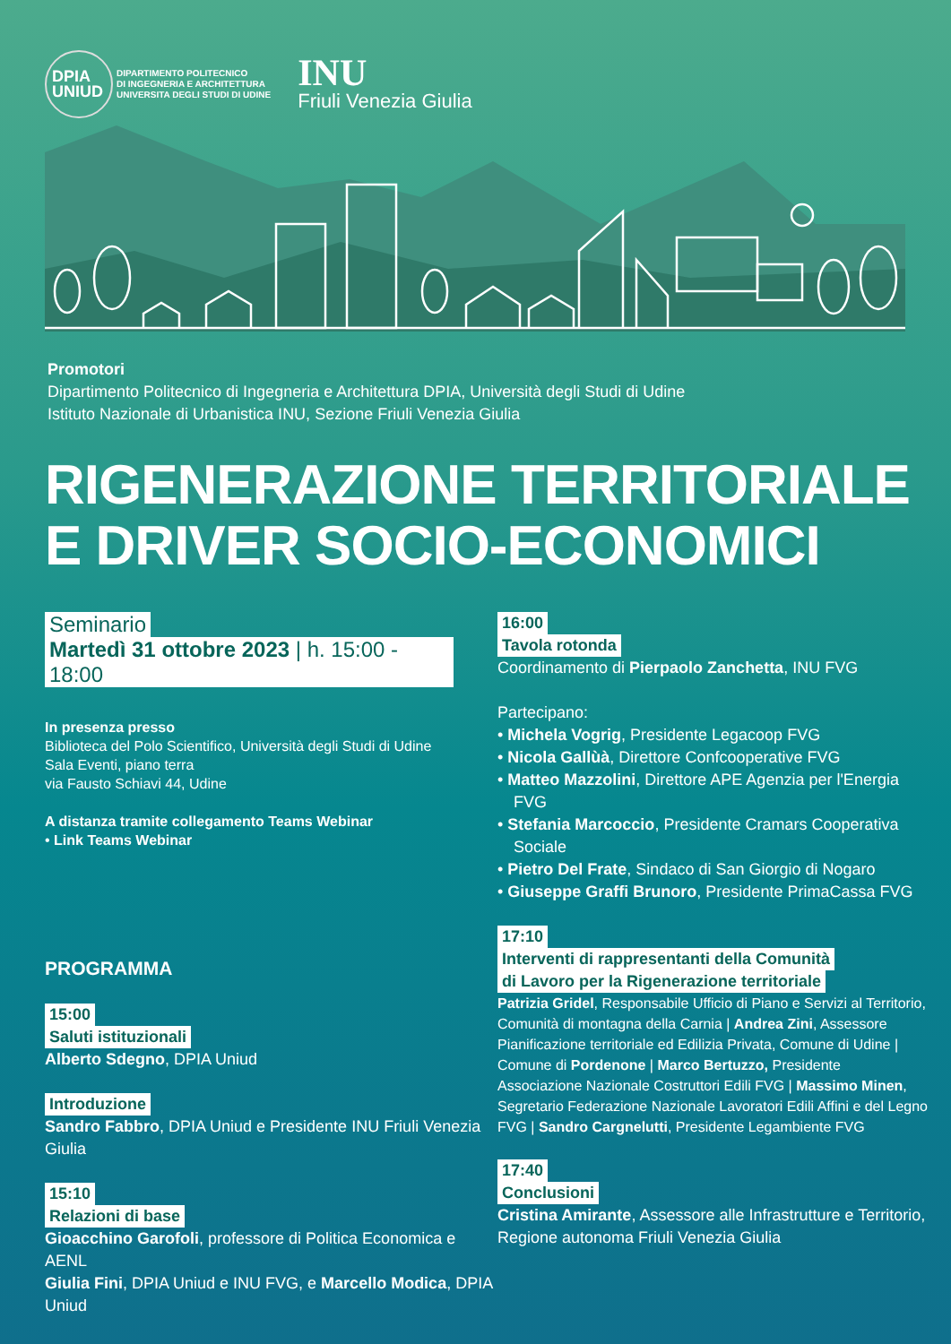DPIA
UNIUD
DIPARTIMENTO POLITECNICO
DI INGEGNERIA E ARCHITETTURA
UNIVERSITA DEGLI STUDI DI UDINE
INU
Friuli Venezia Giulia
Promotori
Dipartimento Politecnico di Ingegneria e Architettura DPIA, Università degli Studi di Udine
Istituto Nazionale di Urbanistica INU, Sezione Friuli Venezia Giulia
RIGENERAZIONE TERRITORIALE
E DRIVER SOCIO-ECONOMICI
Seminario
Martedì 31 ottobre 2023 | h. 15:00 - 18:00
In presenza presso
Biblioteca del Polo Scientifico, Università degli Studi di Udine
Sala Eventi, piano terra
via Fausto Schiavi 44, Udine
A distanza tramite collegamento Teams Webinar
• Link Teams Webinar
PROGRAMMA
15:00
Saluti istituzionali
Alberto Sdegno, DPIA Uniud
Introduzione
Sandro Fabbro, DPIA Uniud e Presidente INU Friuli Venezia Giulia
15:10
Relazioni di base
Gioacchino Garofoli, professore di Politica Economica e AENL
Giulia Fini, DPIA Uniud e INU FVG, e Marcello Modica, DPIA Uniud
16:00
Tavola rotonda
Coordinamento di Pierpaolo Zanchetta, INU FVG
Partecipano:
• Michela Vogrig, Presidente Legacoop FVG
• Nicola Gallùà, Direttore Confcooperative FVG
• Matteo Mazzolini, Direttore APE Agenzia per l'Energia FVG
• Stefania Marcoccio, Presidente Cramars Cooperativa Sociale
• Pietro Del Frate, Sindaco di San Giorgio di Nogaro
• Giuseppe Graffi Brunoro, Presidente PrimaCassa FVG
17:10
Interventi di rappresentanti della Comunità
di Lavoro per la Rigenerazione territoriale
Patrizia Gridel, Responsabile Ufficio di Piano e Servizi al Territorio, Comunità di montagna della Carnia | Andrea Zini, Assessore Pianificazione territoriale ed Edilizia Privata, Comune di Udine | Comune di Pordenone | Marco Bertuzzo, Presidente Associazione Nazionale Costruttori Edili FVG | Massimo Minen, Segretario Federazione Nazionale Lavoratori Edili Affini e del Legno FVG | Sandro Cargnelutti, Presidente Legambiente FVG
17:40
Conclusioni
Cristina Amirante, Assessore alle Infrastrutture e Territorio, Regione autonoma Friuli Venezia Giulia